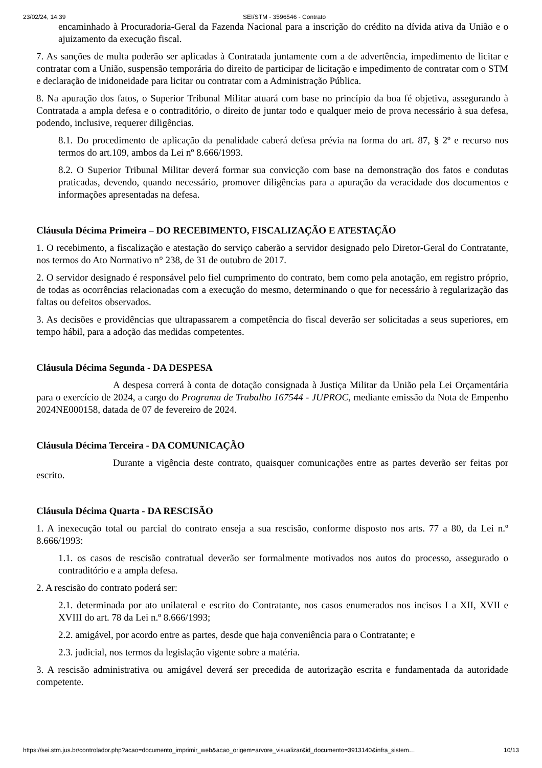23/02/24, 14:39 SEI/STM - 3596546 - Contrato
encaminhado à Procuradoria-Geral da Fazenda Nacional para a inscrição do crédito na dívida ativa da União e o ajuizamento da execução fiscal.
7. As sanções de multa poderão ser aplicadas à Contratada juntamente com a de advertência, impedimento de licitar e contratar com a União, suspensão temporária do direito de participar de licitação e impedimento de contratar com o STM e declaração de inidoneidade para licitar ou contratar com a Administração Pública.
8. Na apuração dos fatos, o Superior Tribunal Militar atuará com base no princípio da boa fé objetiva, assegurando à Contratada a ampla defesa e o contraditório, o direito de juntar todo e qualquer meio de prova necessário à sua defesa, podendo, inclusive, requerer diligências.
8.1. Do procedimento de aplicação da penalidade caberá defesa prévia na forma do art. 87, § 2º e recurso nos termos do art.109, ambos da Lei nº 8.666/1993.
8.2. O Superior Tribunal Militar deverá formar sua convicção com base na demonstração dos fatos e condutas praticadas, devendo, quando necessário, promover diligências para a apuração da veracidade dos documentos e informações apresentadas na defesa.
Cláusula Décima Primeira – DO RECEBIMENTO, FISCALIZAÇÃO E ATESTAÇÃO
1. O recebimento, a fiscalização e atestação do serviço caberão a servidor designado pelo Diretor-Geral do Contratante, nos termos do Ato Normativo n° 238, de 31 de outubro de 2017.
2. O servidor designado é responsável pelo fiel cumprimento do contrato, bem como pela anotação, em registro próprio, de todas as ocorrências relacionadas com a execução do mesmo, determinando o que for necessário à regularização das faltas ou defeitos observados.
3. As decisões e providências que ultrapassarem a competência do fiscal deverão ser solicitadas a seus superiores, em tempo hábil, para a adoção das medidas competentes.
Cláusula Décima Segunda - DA DESPESA
A despesa correrá à conta de dotação consignada à Justiça Militar da União pela Lei Orçamentária para o exercício de 2024, a cargo do Programa de Trabalho 167544 - JUPROC, mediante emissão da Nota de Empenho 2024NE000158, datada de 07 de fevereiro de 2024.
Cláusula Décima Terceira - DA COMUNICAÇÃO
Durante a vigência deste contrato, quaisquer comunicações entre as partes deverão ser feitas por escrito.
Cláusula Décima Quarta - DA RESCISÃO
1. A inexecução total ou parcial do contrato enseja a sua rescisão, conforme disposto nos arts. 77 a 80, da Lei n.º 8.666/1993:
1.1. os casos de rescisão contratual deverão ser formalmente motivados nos autos do processo, assegurado o contraditório e a ampla defesa.
2. A rescisão do contrato poderá ser:
2.1. determinada por ato unilateral e escrito do Contratante, nos casos enumerados nos incisos I a XII, XVII e XVIII do art. 78 da Lei n.º 8.666/1993;
2.2. amigável, por acordo entre as partes, desde que haja conveniência para o Contratante; e
2.3. judicial, nos termos da legislação vigente sobre a matéria.
3. A rescisão administrativa ou amigável deverá ser precedida de autorização escrita e fundamentada da autoridade competente.
https://sei.stm.jus.br/controlador.php?acao=documento_imprimir_web&acao_origem=arvore_visualizar&id_documento=3913140&infra_sistem… 10/13